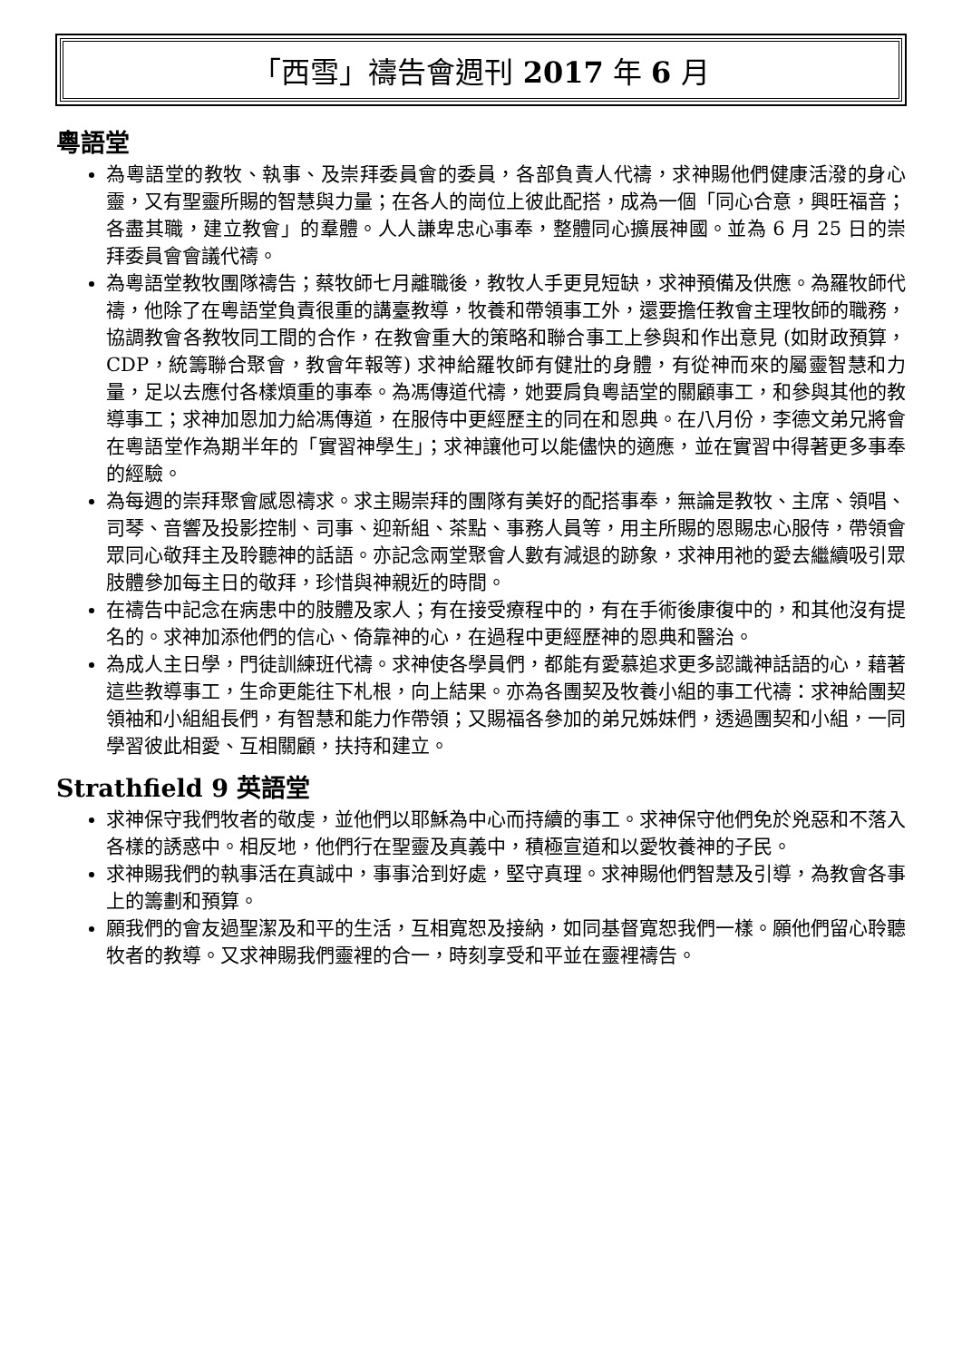「西雪」禱告會週刊 2017 年 6 月
粵語堂
為粵語堂的教牧、執事、及崇拜委員會的委員，各部負責人代禱，求神賜他們健康活潑的身心靈，又有聖靈所賜的智慧與力量；在各人的崗位上彼此配搭，成為一個「同心合意，興旺福音；各盡其職，建立教會」的羣體。人人謙卑忠心事奉，整體同心擴展神國。並為 6 月 25 日的崇拜委員會會議代禱。
為粵語堂教牧團隊禱告；蔡牧師七月離職後，教牧人手更見短缺，求神預備及供應。為羅牧師代禱，他除了在粵語堂負責很重的講臺教導，牧養和帶領事工外，還要擔任教會主理牧師的職務，協調教會各教牧同工間的合作，在教會重大的策略和聯合事工上參與和作出意見 (如財政預算，CDP，統籌聯合聚會，教會年報等) 求神給羅牧師有健壯的身體，有從神而來的屬靈智慧和力量，足以去應付各樣煩重的事奉。為馮傳道代禱，她要肩負粵語堂的關顧事工，和參與其他的教導事工；求神加恩加力給馮傳道，在服侍中更經歷主的同在和恩典。在八月份，李德文弟兄將會在粵語堂作為期半年的「實習神學生」；求神讓他可以能儘快的適應，並在實習中得著更多事奉的經驗。
為每週的崇拜聚會感恩禱求。求主賜崇拜的團隊有美好的配搭事奉，無論是教牧、主席、領唱、司琴、音響及投影控制、司事、迎新組、茶點、事務人員等，用主所賜的恩賜忠心服侍，帶領會眾同心敬拜主及聆聽神的話語。亦記念兩堂聚會人數有減退的跡象，求神用祂的愛去繼續吸引眾肢體參加每主日的敬拜，珍惜與神親近的時間。
在禱告中記念在病患中的肢體及家人；有在接受療程中的，有在手術後康復中的，和其他沒有提名的。求神加添他們的信心、倚靠神的心，在過程中更經歷神的恩典和醫治。
為成人主日學，門徒訓練班代禱。求神使各學員們，都能有愛慕追求更多認識神話語的心，藉著這些教導事工，生命更能往下札根，向上結果。亦為各團契及牧養小組的事工代禱：求神給團契領袖和小組組長們，有智慧和能力作帶領；又賜福各參加的弟兄姊妹們，透過團契和小組，一同學習彼此相愛、互相關顧，扶持和建立。
Strathfield 9 英語堂
求神保守我們牧者的敬虔，並他們以耶穌為中心而持續的事工。求神保守他們免於兇惡和不落入各樣的誘惑中。相反地，他們行在聖靈及真義中，積極宣道和以愛牧養神的子民。
求神賜我們的執事活在真誠中，事事洽到好處，堅守真理。求神賜他們智慧及引導，為教會各事上的籌劃和預算。
願我們的會友過聖潔及和平的生活，互相寬恕及接納，如同基督寬恕我們一樣。願他們留心聆聽牧者的教導。又求神賜我們靈裡的合一，時刻享受和平並在靈裡禱告。